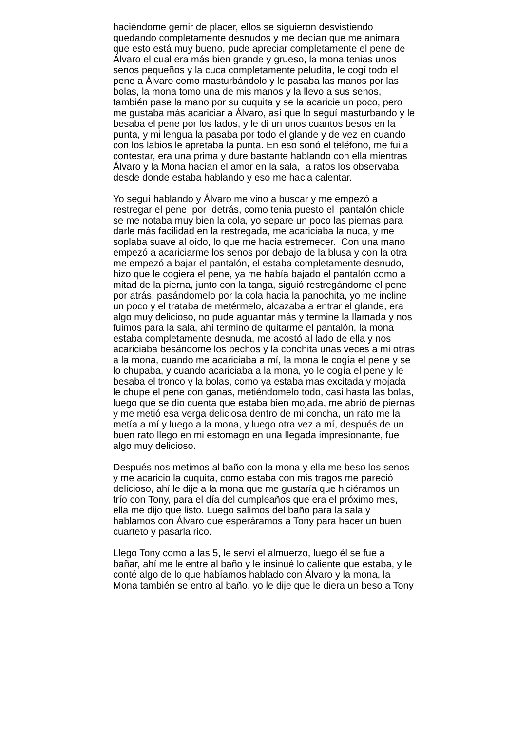haciéndome gemir de placer, ellos se siguieron desvistiendo
quedando completamente desnudos y me decían que me animara
que esto está muy bueno, pude apreciar completamente el pene de
Álvaro el cual era más bien grande y grueso, la mona tenias unos
senos pequeños y la cuca completamente peludita, le cogí todo el
pene a Álvaro como masturbándolo y le pasaba las manos por las
bolas, la mona tomo una de mis manos y la llevo a sus senos,
también pase la mano por su cuquita y se la acaricie un poco, pero
me gustaba más acariciar a Álvaro, así que lo seguí masturbando y le
besaba el pene por los lados, y le di un unos cuantos besos en la
punta, y mi lengua la pasaba por todo el glande y de vez en cuando
con los labios le apretaba la punta. En eso sonó el teléfono, me fui a
contestar, era una prima y dure bastante hablando con ella mientras
Álvaro y la Mona hacían el amor en la sala, a ratos los observaba
desde donde estaba hablando y eso me hacia calentar.
Yo seguí hablando y Álvaro me vino a buscar y me empezó a
restregar el pene por detrás, como tenia puesto el pantalón chicle
se me notaba muy bien la cola, yo separe un poco las piernas para
darle más facilidad en la restregada, me acariciaba la nuca, y me
soplaba suave al oído, lo que me hacia estremecer. Con una mano
empezó a acariciarme los senos por debajo de la blusa y con la otra
me empezó a bajar el pantalón, el estaba completamente desnudo,
hizo que le cogiera el pene, ya me había bajado el pantalón como a
mitad de la pierna, junto con la tanga, siguió restregándome el pene
por atrás, pasándomelo por la cola hacia la panochita, yo me incline
un poco y el trataba de metérmelo, alcazaba a entrar el glande, era
algo muy delicioso, no pude aguantar más y termine la llamada y nos
fuimos para la sala, ahí termino de quitarme el pantalón, la mona
estaba completamente desnuda, me acostó al lado de ella y nos
acariciaba besándome los pechos y la conchita unas veces a mi otras
a la mona, cuando me acariciaba a mí, la mona le cogía el pene y se
lo chupaba, y cuando acariciaba a la mona, yo le cogía el pene y le
besaba el tronco y la bolas, como ya estaba mas excitada y mojada
le chupe el pene con ganas, metiéndomelo todo, casi hasta las bolas,
luego que se dio cuenta que estaba bien mojada, me abrió de piernas
y me metió esa verga deliciosa dentro de mi concha, un rato me la
metía a mí y luego a la mona, y luego otra vez a mí, después de un
buen rato llego en mi estomago en una llegada impresionante, fue
algo muy delicioso.
Después nos metimos al baño con la mona y ella me beso los senos
y me acaricio la cuquita, como estaba con mis tragos me pareció
delicioso, ahí le dije a la mona que me gustaría que hiciéramos un
trío con Tony, para el día del cumpleaños que era el próximo mes,
ella me dijo que listo. Luego salimos del baño para la sala y
hablamos con Álvaro que esperáramos a Tony para hacer un buen
cuarteto y pasarla rico.
Llego Tony como a las 5, le serví el almuerzo, luego él se fue a
bañar, ahí me le entre al baño y le insinué lo caliente que estaba, y le
conté algo de lo que habíamos hablado con Álvaro y la mona, la
Mona también se entro al baño, yo le dije que le diera un beso a Tony